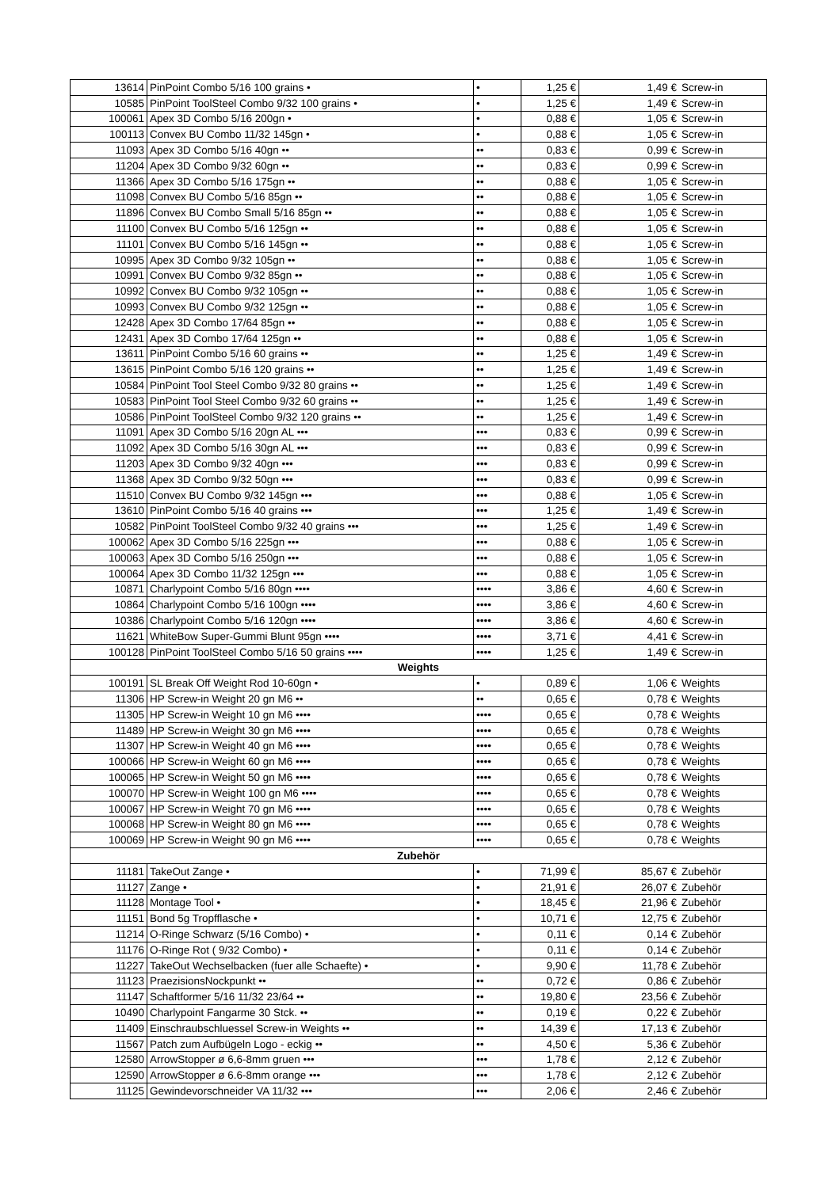| 13614 | PinPoint Combo 5/16 100 grains • | • | 1,25 € | 1,49 € | Screw-in |
| 10585 | PinPoint ToolSteel Combo 9/32 100 grains • | • | 1,25 € | 1,49 € | Screw-in |
| 100061 | Apex 3D Combo 5/16 200gn • | • | 0,88 € | 1,05 € | Screw-in |
| 100113 | Convex BU Combo 11/32 145gn • | • | 0,88 € | 1,05 € | Screw-in |
| 11093 | Apex 3D Combo 5/16 40gn •• | •• | 0,83 € | 0,99 € | Screw-in |
| 11204 | Apex 3D Combo 9/32 60gn •• | •• | 0,83 € | 0,99 € | Screw-in |
| 11366 | Apex 3D Combo 5/16 175gn •• | •• | 0,88 € | 1,05 € | Screw-in |
| 11098 | Convex BU Combo 5/16 85gn •• | •• | 0,88 € | 1,05 € | Screw-in |
| 11896 | Convex BU Combo Small 5/16 85gn •• | •• | 0,88 € | 1,05 € | Screw-in |
| 11100 | Convex BU Combo 5/16 125gn •• | •• | 0,88 € | 1,05 € | Screw-in |
| 11101 | Convex BU Combo 5/16 145gn •• | •• | 0,88 € | 1,05 € | Screw-in |
| 10995 | Apex 3D Combo 9/32 105gn •• | •• | 0,88 € | 1,05 € | Screw-in |
| 10991 | Convex BU Combo 9/32 85gn •• | •• | 0,88 € | 1,05 € | Screw-in |
| 10992 | Convex BU Combo 9/32 105gn •• | •• | 0,88 € | 1,05 € | Screw-in |
| 10993 | Convex BU Combo 9/32 125gn •• | •• | 0,88 € | 1,05 € | Screw-in |
| 12428 | Apex 3D Combo 17/64 85gn •• | •• | 0,88 € | 1,05 € | Screw-in |
| 12431 | Apex 3D Combo 17/64 125gn •• | •• | 0,88 € | 1,05 € | Screw-in |
| 13611 | PinPoint Combo 5/16 60 grains •• | •• | 1,25 € | 1,49 € | Screw-in |
| 13615 | PinPoint Combo 5/16 120 grains •• | •• | 1,25 € | 1,49 € | Screw-in |
| 10584 | PinPoint Tool Steel Combo 9/32 80 grains •• | •• | 1,25 € | 1,49 € | Screw-in |
| 10583 | PinPoint Tool Steel Combo 9/32 60 grains •• | •• | 1,25 € | 1,49 € | Screw-in |
| 10586 | PinPoint ToolSteel Combo 9/32 120 grains •• | •• | 1,25 € | 1,49 € | Screw-in |
| 11091 | Apex 3D Combo 5/16 20gn AL ••• | ••• | 0,83 € | 0,99 € | Screw-in |
| 11092 | Apex 3D Combo 5/16 30gn AL ••• | ••• | 0,83 € | 0,99 € | Screw-in |
| 11203 | Apex 3D Combo 9/32 40gn ••• | ••• | 0,83 € | 0,99 € | Screw-in |
| 11368 | Apex 3D Combo 9/32 50gn ••• | ••• | 0,83 € | 0,99 € | Screw-in |
| 11510 | Convex BU Combo 9/32 145gn ••• | ••• | 0,88 € | 1,05 € | Screw-in |
| 13610 | PinPoint Combo 5/16 40 grains ••• | ••• | 1,25 € | 1,49 € | Screw-in |
| 10582 | PinPoint ToolSteel Combo 9/32 40 grains ••• | ••• | 1,25 € | 1,49 € | Screw-in |
| 100062 | Apex 3D Combo 5/16 225gn ••• | ••• | 0,88 € | 1,05 € | Screw-in |
| 100063 | Apex 3D Combo 5/16 250gn ••• | ••• | 0,88 € | 1,05 € | Screw-in |
| 100064 | Apex 3D Combo 11/32 125gn ••• | ••• | 0,88 € | 1,05 € | Screw-in |
| 10871 | Charlypoint Combo 5/16 80gn •••• | •••• | 3,86 € | 4,60 € | Screw-in |
| 10864 | Charlypoint Combo 5/16 100gn •••• | •••• | 3,86 € | 4,60 € | Screw-in |
| 10386 | Charlypoint Combo 5/16 120gn •••• | •••• | 3,86 € | 4,60 € | Screw-in |
| 11621 | WhiteBow Super-Gummi Blunt 95gn •••• | •••• | 3,71 € | 4,41 € | Screw-in |
| 100128 | PinPoint ToolSteel Combo 5/16 50 grains •••• | •••• | 1,25 € | 1,49 € | Screw-in |
| Weights | | | | | |
| 100191 | SL Break Off Weight Rod 10-60gn • | • | 0,89 € | 1,06 € | Weights |
| 11306 | HP Screw-in Weight 20 gn M6 •• | •• | 0,65 € | 0,78 € | Weights |
| 11305 | HP Screw-in Weight 10 gn M6 •••• | •••• | 0,65 € | 0,78 € | Weights |
| 11489 | HP Screw-in Weight 30 gn M6 •••• | •••• | 0,65 € | 0,78 € | Weights |
| 11307 | HP Screw-in Weight 40 gn M6 •••• | •••• | 0,65 € | 0,78 € | Weights |
| 100066 | HP Screw-in Weight 60 gn M6 •••• | •••• | 0,65 € | 0,78 € | Weights |
| 100065 | HP Screw-in Weight 50 gn M6 •••• | •••• | 0,65 € | 0,78 € | Weights |
| 100070 | HP Screw-in Weight 100 gn M6 •••• | •••• | 0,65 € | 0,78 € | Weights |
| 100067 | HP Screw-in Weight 70 gn M6 •••• | •••• | 0,65 € | 0,78 € | Weights |
| 100068 | HP Screw-in Weight 80 gn M6 •••• | •••• | 0,65 € | 0,78 € | Weights |
| 100069 | HP Screw-in Weight 90 gn M6 •••• | •••• | 0,65 € | 0,78 € | Weights |
| Zubehör | | | | | |
| 11181 | TakeOut Zange • | • | 71,99 € | 85,67 € | Zubehör |
| 11127 | Zange • | • | 21,91 € | 26,07 € | Zubehör |
| 11128 | Montage Tool • | • | 18,45 € | 21,96 € | Zubehör |
| 11151 | Bond 5g Tropfflasche • | • | 10,71 € | 12,75 € | Zubehör |
| 11214 | O-Ringe Schwarz (5/16 Combo) • | • | 0,11 € | 0,14 € | Zubehör |
| 11176 | O-Ringe Rot ( 9/32 Combo) • | • | 0,11 € | 0,14 € | Zubehör |
| 11227 | TakeOut Wechselbacken (fuer alle Schaefte) • | • | 9,90 € | 11,78 € | Zubehör |
| 11123 | PraezisionsNockpunkt •• | •• | 0,72 € | 0,86 € | Zubehör |
| 11147 | Schaftformer 5/16 11/32 23/64 •• | •• | 19,80 € | 23,56 € | Zubehör |
| 10490 | Charlypoint Fangarme 30 Stck. •• | •• | 0,19 € | 0,22 € | Zubehör |
| 11409 | Einschraubschluessel Screw-in Weights •• | •• | 14,39 € | 17,13 € | Zubehör |
| 11567 | Patch zum Aufbügeln Logo - eckig •• | •• | 4,50 € | 5,36 € | Zubehör |
| 12580 | ArrowStopper ø 6,6-8mm gruen ••• | ••• | 1,78 € | 2,12 € | Zubehör |
| 12590 | ArrowStopper ø 6.6-8mm orange ••• | ••• | 1,78 € | 2,12 € | Zubehör |
| 11125 | Gewindevorschneider VA 11/32 ••• | ••• | 2,06 € | 2,46 € | Zubehör |